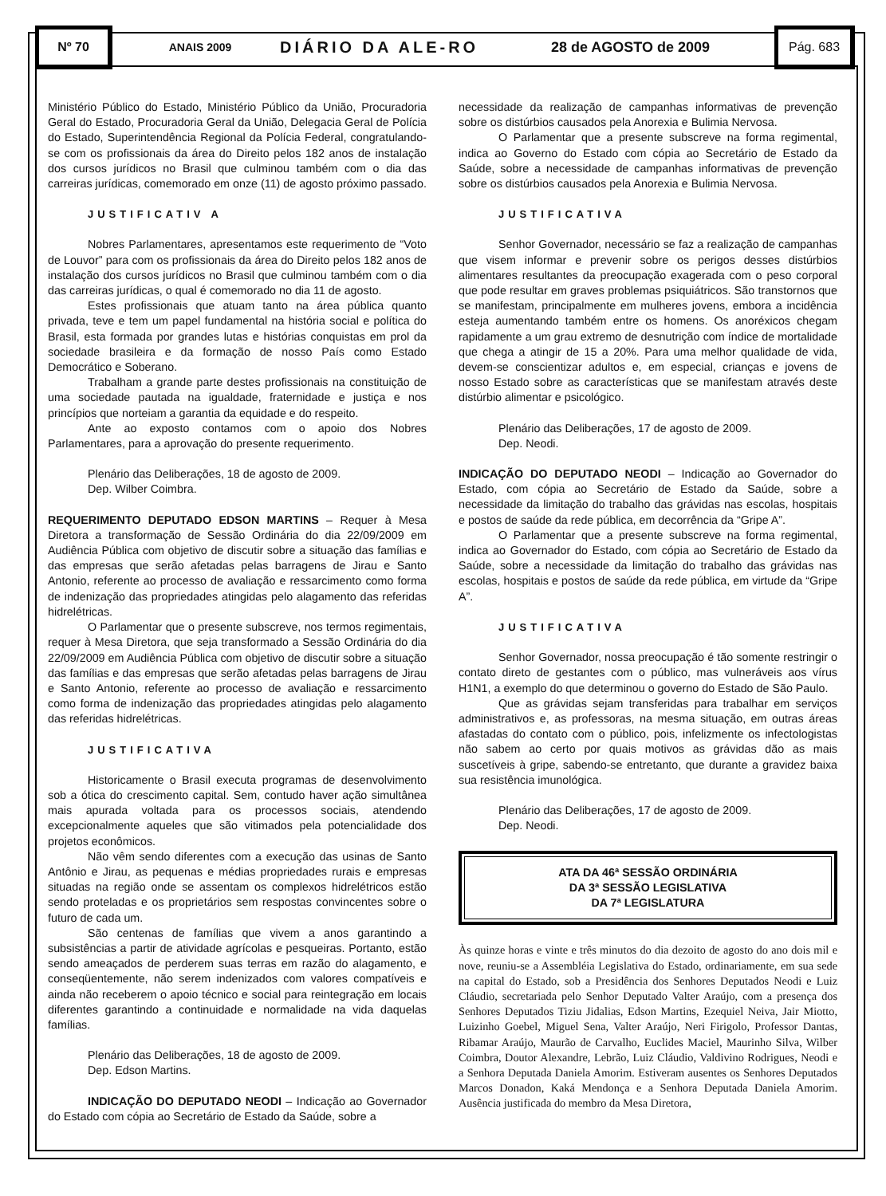Nº 70
ANAIS 2009
DIÁRIO DA ALE-RO 28 de AGOSTO de 2009
Pág. 683
Ministério Público do Estado, Ministério Público da União, Procuradoria Geral do Estado, Procuradoria Geral da União, Delegacia Geral de Polícia do Estado, Superintendência Regional da Polícia Federal, congratulando-se com os profissionais da área do Direito pelos 182 anos de instalação dos cursos jurídicos no Brasil que culminou também com o dia das carreiras jurídicas, comemorado em onze (11) de agosto próximo passado.
JUSTIFICATIV A
Nobres Parlamentares, apresentamos este requerimento de “Voto de Louvor” para com os profissionais da área do Direito pelos 182 anos de instalação dos cursos jurídicos no Brasil que culminou também com o dia das carreiras jurídicas, o qual é comemorado no dia 11 de agosto.
Estes profissionais que atuam tanto na área pública quanto privada, teve e tem um papel fundamental na história social e política do Brasil, esta formada por grandes lutas e histórias conquistas em prol da sociedade brasileira e da formação de nosso País como Estado Democrático e Soberano.
Trabalham a grande parte destes profissionais na constituição de uma sociedade pautada na igualdade, fraternidade e justiça e nos princípios que norteiam a garantia da equidade e do respeito.
Ante ao exposto contamos com o apoio dos Nobres Parlamentares, para a aprovação do presente requerimento.
Plenário das Deliberações, 18 de agosto de 2009.
Dep. Wilber Coimbra.
REQUERIMENTO DEPUTADO EDSON MARTINS – Requer à Mesa Diretora a transformação de Sessão Ordinária do dia 22/09/2009 em Audiência Pública com objetivo de discutir sobre a situação das famílias e das empresas que serão afetadas pelas barragens de Jirau e Santo Antonio, referente ao processo de avaliação e ressarcimento como forma de indenização das propriedades atingidas pelo alagamento das referidas hidrelétricas.
O Parlamentar que o presente subscreve, nos termos regimentais, requer à Mesa Diretora, que seja transformado a Sessão Ordinária do dia 22/09/2009 em Audiência Pública com objetivo de discutir sobre a situação das famílias e das empresas que serão afetadas pelas barragens de Jirau e Santo Antonio, referente ao processo de avaliação e ressarcimento como forma de indenização das propriedades atingidas pelo alagamento das referidas hidrelétricas.
JUSTIFICATIVA
Historicamente o Brasil executa programas de desenvolvimento sob a ótica do crescimento capital. Sem, contudo haver ação simultânea mais apurada voltada para os processos sociais, atendendo excepcionalmente aqueles que são vitimados pela potencialidade dos projetos econômicos.
Não vêm sendo diferentes com a execução das usinas de Santo Antônio e Jirau, as pequenas e médias propriedades rurais e empresas situadas na região onde se assentam os complexos hidrelétricos estão sendo proteladas e os proprietários sem respostas convincentes sobre o futuro de cada um.
São centenas de famílias que vivem a anos garantindo a subsistências a partir de atividade agrícolas e pesqueiras. Portanto, estão sendo ameaçados de perderem suas terras em razão do alagamento, e conseqüentemente, não serem indenizados com valores compatíveis e ainda não receberem o apoio técnico e social para reintegração em locais diferentes garantindo a continuidade e normalidade na vida daquelas famílias.
Plenário das Deliberações, 18 de agosto de 2009.
Dep. Edson Martins.
INDICAÇÃO DO DEPUTADO NEODI – Indicação ao Governador do Estado com cópia ao Secretário de Estado da Saúde, sobre a
necessidade da realização de campanhas informativas de prevenção sobre os distúrbios causados pela Anorexia e Bulimia Nervosa.
O Parlamentar que a presente subscreve na forma regimental, indica ao Governo do Estado com cópia ao Secretário de Estado da Saúde, sobre a necessidade de campanhas informativas de prevenção sobre os distúrbios causados pela Anorexia e Bulimia Nervosa.
JUSTIFICATIVA
Senhor Governador, necessário se faz a realização de campanhas que visem informar e prevenir sobre os perigos desses distúrbios alimentares resultantes da preocupação exagerada com o peso corporal que pode resultar em graves problemas psiquiátricos. São transtornos que se manifestam, principalmente em mulheres jovens, embora a incidência esteja aumentando também entre os homens. Os anoréxicos chegam rapidamente a um grau extremo de desnutrição com índice de mortalidade que chega a atingir de 15 a 20%. Para uma melhor qualidade de vida, devem-se conscientizar adultos e, em especial, crianças e jovens de nosso Estado sobre as características que se manifestam através deste distúrbio alimentar e psicológico.
Plenário das Deliberações, 17 de agosto de 2009.
Dep. Neodi.
INDICAÇÃO DO DEPUTADO NEODI – Indicação ao Governador do Estado, com cópia ao Secretário de Estado da Saúde, sobre a necessidade da limitação do trabalho das grávidas nas escolas, hospitais e postos de saúde da rede pública, em decorrência da “Gripe A”.
O Parlamentar que a presente subscreve na forma regimental, indica ao Governador do Estado, com cópia ao Secretário de Estado da Saúde, sobre a necessidade da limitação do trabalho das grávidas nas escolas, hospitais e postos de saúde da rede pública, em virtude da “Gripe A”.
JUSTIFICATIVA
Senhor Governador, nossa preocupação é tão somente restringir o contato direto de gestantes com o público, mas vulneráveis aos vírus H1N1, a exemplo do que determinou o governo do Estado de São Paulo.
Que as grávidas sejam transferidas para trabalhar em serviços administrativos e, as professoras, na mesma situação, em outras áreas afastadas do contato com o público, pois, infelizmente os infectologistas não sabem ao certo por quais motivos as grávidas dão as mais suscetíveis à gripe, sabendo-se entretanto, que durante a gravidez baixa sua resistência imunológica.
Plenário das Deliberações, 17 de agosto de 2009.
Dep. Neodi.
ATA DA 46ª SESSÃO ORDINÁRIA
DA 3ª SESSÃO LEGISLATIVA
DA 7ª LEGISLATURA
Às quinze horas e vinte e três minutos do dia dezoito de agosto do ano dois mil e nove, reuniu-se a Assembléia Legislativa do Estado, ordinariamente, em sua sede na capital do Estado, sob a Presidência dos Senhores Deputados Neodi e Luiz Cláudio, secretariada pelo Senhor Deputado Valter Araújo, com a presença dos Senhores Deputados Tiziu Jidalias, Edson Martins, Ezequiel Neiva, Jair Miotto, Luizinho Goebel, Miguel Sena, Valter Araújo, Neri Firigolo, Professor Dantas, Ribamar Araújo, Maurão de Carvalho, Euclides Maciel, Maurinho Silva, Wilber Coimbra, Doutor Alexandre, Lebrão, Luiz Cláudio, Valdivino Rodrigues, Neodi e a Senhora Deputada Daniela Amorim. Estiveram ausentes os Senhores Deputados Marcos Donadon, Kaká Mendonça e a Senhora Deputada Daniela Amorim. Ausência justificada do membro da Mesa Diretora,